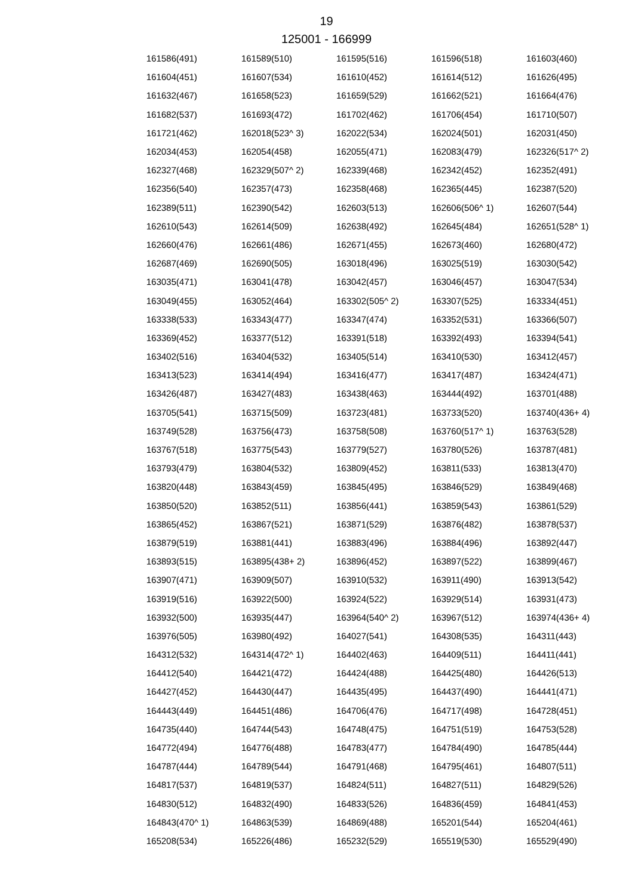19
125001 - 166999
| 161586(491) | 161589(510) | 161595(516) | 161596(518) | 161603(460) |
| 161604(451) | 161607(534) | 161610(452) | 161614(512) | 161626(495) |
| 161632(467) | 161658(523) | 161659(529) | 161662(521) | 161664(476) |
| 161682(537) | 161693(472) | 161702(462) | 161706(454) | 161710(507) |
| 161721(462) | 162018(523^ 3) | 162022(534) | 162024(501) | 162031(450) |
| 162034(453) | 162054(458) | 162055(471) | 162083(479) | 162326(517^ 2) |
| 162327(468) | 162329(507^ 2) | 162339(468) | 162342(452) | 162352(491) |
| 162356(540) | 162357(473) | 162358(468) | 162365(445) | 162387(520) |
| 162389(511) | 162390(542) | 162603(513) | 162606(506^ 1) | 162607(544) |
| 162610(543) | 162614(509) | 162638(492) | 162645(484) | 162651(528^ 1) |
| 162660(476) | 162661(486) | 162671(455) | 162673(460) | 162680(472) |
| 162687(469) | 162690(505) | 163018(496) | 163025(519) | 163030(542) |
| 163035(471) | 163041(478) | 163042(457) | 163046(457) | 163047(534) |
| 163049(455) | 163052(464) | 163302(505^ 2) | 163307(525) | 163334(451) |
| 163338(533) | 163343(477) | 163347(474) | 163352(531) | 163366(507) |
| 163369(452) | 163377(512) | 163391(518) | 163392(493) | 163394(541) |
| 163402(516) | 163404(532) | 163405(514) | 163410(530) | 163412(457) |
| 163413(523) | 163414(494) | 163416(477) | 163417(487) | 163424(471) |
| 163426(487) | 163427(483) | 163438(463) | 163444(492) | 163701(488) |
| 163705(541) | 163715(509) | 163723(481) | 163733(520) | 163740(436+ 4) |
| 163749(528) | 163756(473) | 163758(508) | 163760(517^ 1) | 163763(528) |
| 163767(518) | 163775(543) | 163779(527) | 163780(526) | 163787(481) |
| 163793(479) | 163804(532) | 163809(452) | 163811(533) | 163813(470) |
| 163820(448) | 163843(459) | 163845(495) | 163846(529) | 163849(468) |
| 163850(520) | 163852(511) | 163856(441) | 163859(543) | 163861(529) |
| 163865(452) | 163867(521) | 163871(529) | 163876(482) | 163878(537) |
| 163879(519) | 163881(441) | 163883(496) | 163884(496) | 163892(447) |
| 163893(515) | 163895(438+ 2) | 163896(452) | 163897(522) | 163899(467) |
| 163907(471) | 163909(507) | 163910(532) | 163911(490) | 163913(542) |
| 163919(516) | 163922(500) | 163924(522) | 163929(514) | 163931(473) |
| 163932(500) | 163935(447) | 163964(540^ 2) | 163967(512) | 163974(436+ 4) |
| 163976(505) | 163980(492) | 164027(541) | 164308(535) | 164311(443) |
| 164312(532) | 164314(472^ 1) | 164402(463) | 164409(511) | 164411(441) |
| 164412(540) | 164421(472) | 164424(488) | 164425(480) | 164426(513) |
| 164427(452) | 164430(447) | 164435(495) | 164437(490) | 164441(471) |
| 164443(449) | 164451(486) | 164706(476) | 164717(498) | 164728(451) |
| 164735(440) | 164744(543) | 164748(475) | 164751(519) | 164753(528) |
| 164772(494) | 164776(488) | 164783(477) | 164784(490) | 164785(444) |
| 164787(444) | 164789(544) | 164791(468) | 164795(461) | 164807(511) |
| 164817(537) | 164819(537) | 164824(511) | 164827(511) | 164829(526) |
| 164830(512) | 164832(490) | 164833(526) | 164836(459) | 164841(453) |
| 164843(470^ 1) | 164863(539) | 164869(488) | 165201(544) | 165204(461) |
| 165208(534) | 165226(486) | 165232(529) | 165519(530) | 165529(490) |